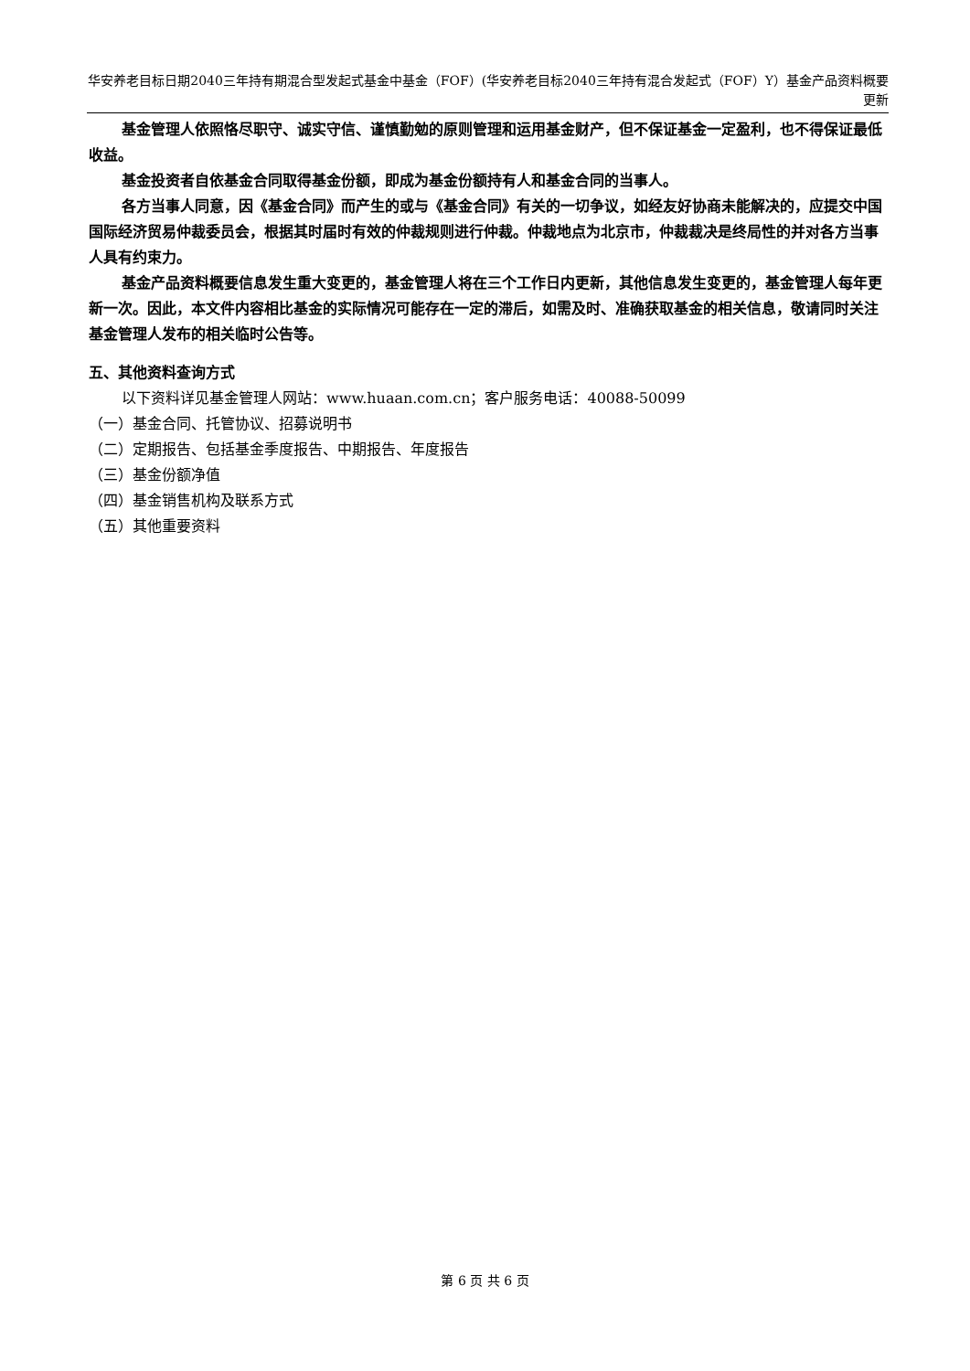华安养老目标日期2040三年持有期混合型发起式基金中基金（FOF）(华安养老目标2040三年持有混合发起式（FOF）Y）基金产品资料概要更新
基金管理人依照恪尽职守、诚实守信、谨慎勤勉的原则管理和运用基金财产，但不保证基金一定盈利，也不得保证最低收益。
基金投资者自依基金合同取得基金份额，即成为基金份额持有人和基金合同的当事人。
各方当事人同意，因《基金合同》而产生的或与《基金合同》有关的一切争议，如经友好协商未能解决的，应提交中国国际经济贸易仲裁委员会，根据其时届时有效的仲裁规则进行仲裁。仲裁地点为北京市，仲裁裁决是终局性的并对各方当事人具有约束力。
基金产品资料概要信息发生重大变更的，基金管理人将在三个工作日内更新，其他信息发生变更的，基金管理人每年更新一次。因此，本文件内容相比基金的实际情况可能存在一定的滞后，如需及时、准确获取基金的相关信息，敬请同时关注基金管理人发布的相关临时公告等。
五、其他资料查询方式
以下资料详见基金管理人网站：www.huaan.com.cn；客户服务电话：40088-50099
（一）基金合同、托管协议、招募说明书
（二）定期报告、包括基金季度报告、中期报告、年度报告
（三）基金份额净值
（四）基金销售机构及联系方式
（五）其他重要资料
第 6 页 共 6 页